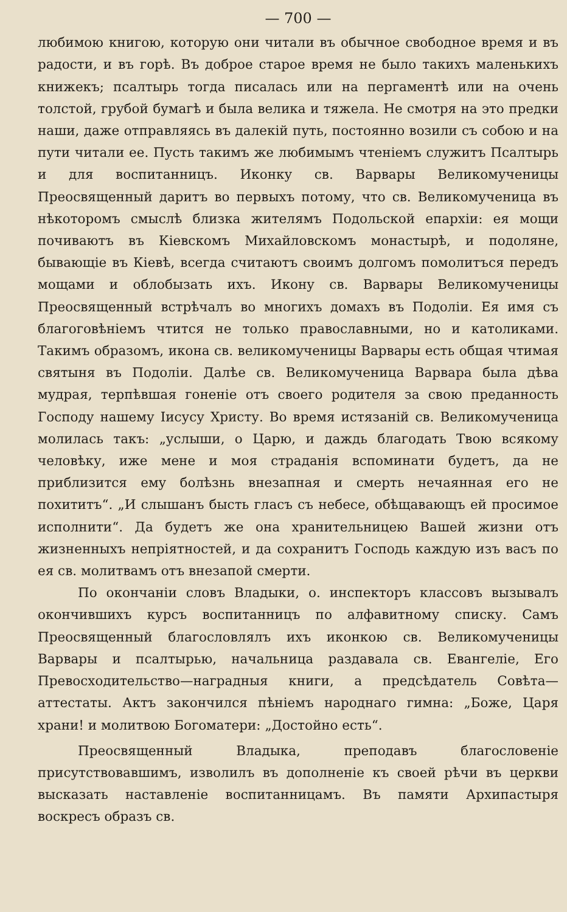— 700 —
любимою книгою, которую они читали въ обычное свободное время и въ радости, и въ горѣ. Въ доброе старое время не было такихъ маленькихъ книжекъ; псалтырь тогда писалась или на пергаментѣ или на очень толстой, грубой бумагѣ и была велика и тяжела. Не смотря на это предки наши, даже отправляясь въ далекій путь, постоянно возили съ собою и на пути читали ее. Пусть такимъ же любимымъ чтеніемъ служитъ Псалтырь и для воспитанницъ. Иконку св. Варвары Великомученицы Преосвященный даритъ во первыхъ потому, что св. Великомученица въ нѣкоторомъ смыслѣ близка жителямъ Подольской епархіи: ея мощи почиваютъ въ Кіевскомъ Михайловскомъ монастырѣ, и подоляне, бывающіе въ Кіевѣ, всегда считаютъ своимъ долгомъ помолитъся передъ мощами и облобызать ихъ. Икону св. Варвары Великомученицы Преосвященный встрѣчалъ во многихъ домахъ въ Подоліи. Ея имя съ благоговѣніемъ чтится не только православными, но и католиками. Такимъ образомъ, икона св. великомученицы Варвары есть общая чтимая святыня въ Подоліи. Далѣе св. Великомученица Варвара была дѣва мудрая, терпѣвшая гоненіе отъ своего родителя за свою преданность Господу нашему Іисусу Христу. Во время истязаній св. Великомученица молилась такъ: „услыши, о Царю, и даждь благодать Твою всякому человѣку, иже мене и моя страданія вспоминати будетъ, да не приблизится ему болѣзнь внезапная и смерть нечаянная его не похититъ“. „И слышанъ бысть гласъ съ небесе, обѣщавающъ ей просимое исполнити“. Да будетъ же она хранительницею Вашей жизни отъ жизненныхъ непріятностей, и да сохранитъ Господь каждую изъ васъ по ея св. молитвамъ отъ внезапой смерти.
По окончаніи словъ Владыки, о. инспекторъ классовъ вызывалъ окончившихъ курсъ воспитанницъ по алфавитному списку. Самъ Преосвященный благословлялъ ихъ иконкою св. Великомученицы Варвары и псалтырью, начальница раздавала св. Евангеліе, Его Превосходительство—наградныя книги, а предсѣдатель Совѣта—аттестаты. Актъ закончился пѣніемъ народнаго гимна: „Боже, Царя храни! и молитвою Богоматери: „Достойно есть“.
Преосвященный Владыка, преподавъ благословеніе присутствовавшимъ, изволилъ въ дополненіе къ своей рѣчи въ церкви высказать наставленіе воспитанницамъ. Въ памяти Архипастыря воскресъ образъ св.